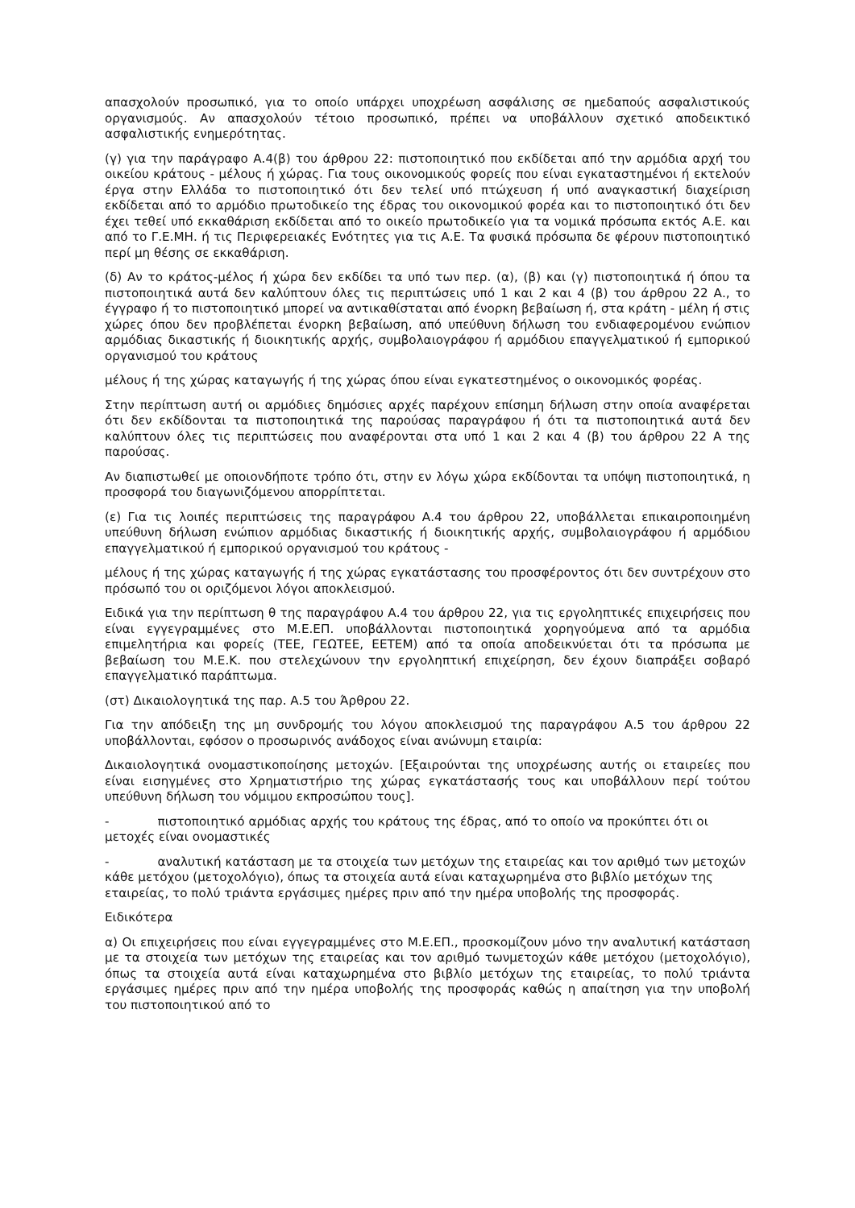απασχολούν προσωπικό, για το οποίο υπάρχει υποχρέωση ασφάλισης σε ημεδαπούς ασφαλιστικούς οργανισμούς. Αν απασχολούν τέτοιο προσωπικό, πρέπει να υποβάλλουν σχετικό αποδεικτικό ασφαλιστικής ενημερότητας.
(γ) για την παράγραφο Α.4(β) του άρθρου 22: πιστοποιητικό που εκδίδεται από την αρμόδια αρχή του οικείου κράτους - μέλους ή χώρας. Για τους οικονομικούς φορείς που είναι εγκαταστημένοι ή εκτελούν έργα στην Ελλάδα το πιστοποιητικό ότι δεν τελεί υπό πτώχευση ή υπό αναγκαστική διαχείριση εκδίδεται από το αρμόδιο πρωτοδικείο της έδρας του οικονομικού φορέα και το πιστοποιητικό ότι δεν έχει τεθεί υπό εκκαθάριση εκδίδεται από το οικείο πρωτοδικείο για τα νομικά πρόσωπα εκτός Α.Ε. και από το Γ.Ε.ΜΗ. ή τις Περιφερειακές Ενότητες για τις Α.Ε. Τα φυσικά πρόσωπα δε φέρουν πιστοποιητικό περί μη θέσης σε εκκαθάριση.
(δ) Αν το κράτος-μέλος ή χώρα δεν εκδίδει τα υπό των περ. (α), (β) και (γ) πιστοποιητικά ή όπου τα πιστοποιητικά αυτά δεν καλύπτουν όλες τις περιπτώσεις υπό 1 και 2 και 4 (β) του άρθρου 22 Α., το έγγραφο ή το πιστοποιητικό μπορεί να αντικαθίσταται από ένορκη βεβαίωση ή, στα κράτη - μέλη ή στις χώρες όπου δεν προβλέπεται ένορκη βεβαίωση, από υπεύθυνη δήλωση του ενδιαφερομένου ενώπιον αρμόδιας δικαστικής ή διοικητικής αρχής, συμβολαιογράφου ή αρμόδιου επαγγελματικού ή εμπορικού οργανισμού του κράτους
μέλους ή της χώρας καταγωγής ή της χώρας όπου είναι εγκατεστημένος ο οικονομικός φορέας.
Στην περίπτωση αυτή οι αρμόδιες δημόσιες αρχές παρέχουν επίσημη δήλωση στην οποία αναφέρεται ότι δεν εκδίδονται τα πιστοποιητικά της παρούσας παραγράφου ή ότι τα πιστοποιητικά αυτά δεν καλύπτουν όλες τις περιπτώσεις που αναφέρονται στα υπό 1 και 2 και 4 (β) του άρθρου 22 Α της παρούσας.
Αν διαπιστωθεί με οποιονδήποτε τρόπο ότι, στην εν λόγω χώρα εκδίδονται τα υπόψη πιστοποιητικά, η προσφορά του διαγωνιζόμενου απορρίπτεται.
(ε) Για τις λοιπές περιπτώσεις της παραγράφου Α.4 του άρθρου 22, υποβάλλεται επικαιροποιημένη υπεύθυνη δήλωση ενώπιον αρμόδιας δικαστικής ή διοικητικής αρχής, συμβολαιογράφου ή αρμόδιου επαγγελματικού ή εμπορικού οργανισμού του κράτους -
μέλους ή της χώρας καταγωγής ή της χώρας εγκατάστασης του προσφέροντος ότι δεν συντρέχουν στο πρόσωπό του οι οριζόμενοι λόγοι αποκλεισμού.
Ειδικά για την περίπτωση θ της παραγράφου Α.4 του άρθρου 22, για τις εργοληπτικές επιχειρήσεις που είναι εγγεγραμμένες στο Μ.Ε.ΕΠ. υποβάλλονται πιστοποιητικά χορηγούμενα από τα αρμόδια επιμελητήρια και φορείς (ΤΕΕ, ΓΕΩΤΕΕ, ΕΕΤΕΜ) από τα οποία αποδεικνύεται ότι τα πρόσωπα με βεβαίωση του Μ.Ε.Κ. που στελεχώνουν την εργοληπτική επιχείρηση, δεν έχουν διαπράξει σοβαρό επαγγελματικό παράπτωμα.
(στ) Δικαιολογητικά της παρ. Α.5 του Άρθρου 22.
Για την απόδειξη της μη συνδρομής του λόγου αποκλεισμού της παραγράφου Α.5 του άρθρου 22 υποβάλλονται, εφόσον ο προσωρινός ανάδοχος είναι ανώνυμη εταιρία:
Δικαιολογητικά ονομαστικοποίησης μετοχών. [Εξαιρούνται της υποχρέωσης αυτής οι εταιρείες που είναι εισηγμένες στο Χρηματιστήριο της χώρας εγκατάστασής τους και υποβάλλουν περί τούτου υπεύθυνη δήλωση του νόμιμου εκπροσώπου τους].
- πιστοποιητικό αρμόδιας αρχής του κράτους της έδρας, από το οποίο να προκύπτει ότι οι μετοχές είναι ονομαστικές
- αναλυτική κατάσταση με τα στοιχεία των μετόχων της εταιρείας και τον αριθμό των μετοχών κάθε μετόχου (μετοχολόγιο), όπως τα στοιχεία αυτά είναι καταχωρημένα στο βιβλίο μετόχων της εταιρείας, το πολύ τριάντα εργάσιμες ημέρες πριν από την ημέρα υποβολής της προσφοράς.
Ειδικότερα
α) Οι επιχειρήσεις που είναι εγγεγραμμένες στο Μ.Ε.ΕΠ., προσκομίζουν μόνο την αναλυτική κατάσταση με τα στοιχεία των μετόχων της εταιρείας και τον αριθμό τωνμετοχών κάθε μετόχου (μετοχολόγιο), όπως τα στοιχεία αυτά είναι καταχωρημένα στο βιβλίο μετόχων της εταιρείας, το πολύ τριάντα εργάσιμες ημέρες πριν από την ημέρα υποβολής της προσφοράς καθώς η απαίτηση για την υποβολή του πιστοποιητικού από το